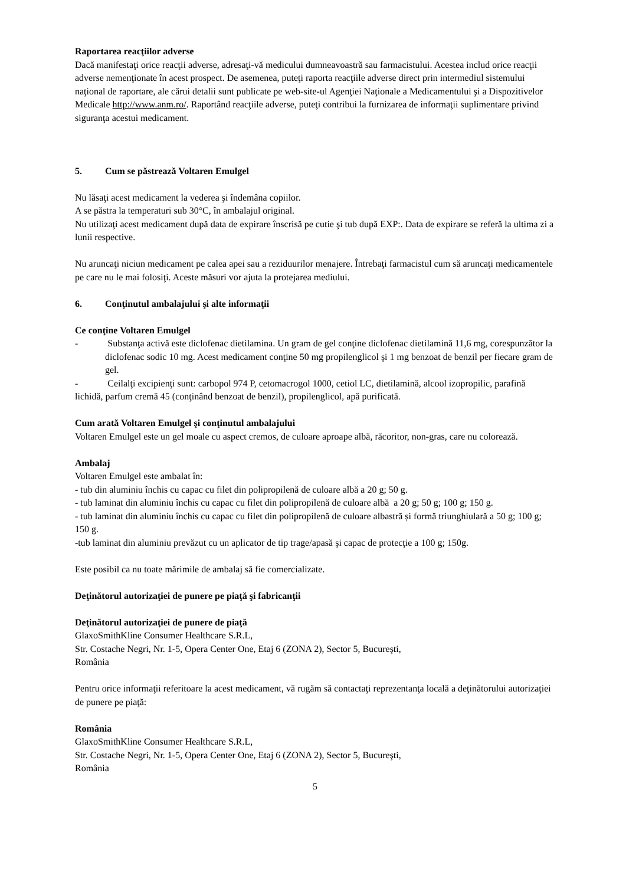Raportarea reacţiilor adverse
Dacă manifestaţi orice reacţii adverse, adresaţi-vă medicului dumneavoastră sau farmacistului. Acestea includ orice reacţii adverse nemenţionate în acest prospect. De asemenea, puteţi raporta reacţiile adverse direct prin intermediul sistemului naţional de raportare, ale cărui detalii sunt publicate pe web-site-ul Agenţiei Naţionale a Medicamentului şi a Dispozitivelor Medicale http://www.anm.ro/. Raportând reacţiile adverse, puteţi contribui la furnizarea de informaţii suplimentare privind siguranţa acestui medicament.
5. Cum se păstrează Voltaren Emulgel
Nu lăsaţi acest medicament la vederea şi îndemâna copiilor.
A se păstra la temperaturi sub 30°C, în ambalajul original.
Nu utilizaţi acest medicament după data de expirare înscrisă pe cutie şi tub după EXP:. Data de expirare se referă la ultima zi a lunii respective.
Nu aruncaţi niciun medicament pe calea apei sau a reziduurilor menajere. Întrebaţi farmacistul cum să aruncaţi medicamentele pe care nu le mai folosiţi. Aceste măsuri vor ajuta la protejarea mediului.
6. Conţinutul ambalajului şi alte informaţii
Ce conţine Voltaren Emulgel
- Substanţa activă este diclofenac dietilamina. Un gram de gel conţine diclofenac dietilamină 11,6 mg, corespunzător la diclofenac sodic 10 mg. Acest medicament conţine 50 mg propilenglicol şi 1 mg benzoat de benzil per fiecare gram de gel.
- Ceilalţi excipienţi sunt: carbopol 974 P, cetomacrogol 1000, cetiol LC, dietilamină, alcool izopropilic, parafină lichidă, parfum cremă 45 (conţinând benzoat de benzil), propilenglicol, apă purificată.
Cum arată Voltaren Emulgel şi conţinutul ambalajului
Voltaren Emulgel este un gel moale cu aspect cremos, de culoare aproape albă, răcoritor, non-gras, care nu colorează.
Ambalaj
Voltaren Emulgel este ambalat în:
- tub din aluminiu închis cu capac cu filet din polipropilenă de culoare albă a 20 g; 50 g.
- tub laminat din aluminiu închis cu capac cu filet din polipropilenă de culoare albă a 20 g; 50 g; 100 g; 150 g.
- tub laminat din aluminiu închis cu capac cu filet din polipropilenă de culoare albastră și formă triunghiulară a 50 g; 100 g; 150 g.
-tub laminat din aluminiu prevăzut cu un aplicator de tip trage/apasă şi capac de protecţie a 100 g; 150g.
Este posibil ca nu toate mărimile de ambalaj să fie comercializate.
Deţinătorul autorizaţiei de punere pe piaţă şi fabricanţii
Deţinătorul autorizaţiei de punere de piaţă
GlaxoSmithKline Consumer Healthcare S.R.L,
Str. Costache Negri, Nr. 1-5, Opera Center One, Etaj 6 (ZONA 2), Sector 5, Bucureşti,
România
Pentru orice informaţii referitoare la acest medicament, vă rugăm să contactaţi reprezentanţa locală a deţinătorului autorizaţiei de punere pe piaţă:
România
GlaxoSmithKline Consumer Healthcare S.R.L,
Str. Costache Negri, Nr. 1-5, Opera Center One, Etaj 6 (ZONA 2), Sector 5, Bucureşti,
România
5